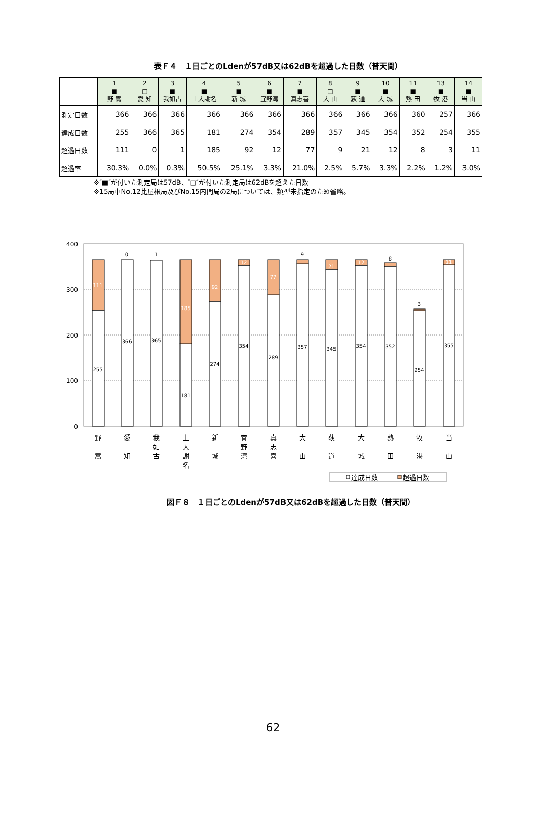表Ｆ４　１日ごとのLdenが57dB又は62dBを超過した日数（普天間）
| | 1 ■ 野 嵩 | 2 □ 愛 知 | 3 ■ 我如古 | 4 ■ 上大謝名 | 5 ■ 新 城 | 6 ■ 宜野湾 | 7 ■ 真志喜 | 8 □ 大 山 | 9 ■ 荻 道 | 10 ■ 大 城 | 11 ■ 熱 田 | 13 ■ 牧 港 | 14 ■ 当 山 |
| --- | --- | --- | --- | --- | --- | --- | --- | --- | --- | --- | --- | --- | --- |
| 測定日数 | 366 | 366 | 366 | 366 | 366 | 366 | 366 | 366 | 366 | 366 | 360 | 257 | 366 |
| 達成日数 | 255 | 366 | 365 | 181 | 274 | 354 | 289 | 357 | 345 | 354 | 352 | 254 | 355 |
| 超過日数 | 111 | 0 | 1 | 185 | 92 | 12 | 77 | 9 | 21 | 12 | 8 | 3 | 11 |
| 超過率 | 30.3% | 0.0% | 0.3% | 50.5% | 25.1% | 3.3% | 21.0% | 2.5% | 5.7% | 3.3% | 2.2% | 1.2% | 3.0% |
※″■″が付いた測定局は57dB、″□″が付いた測定局は62dBを超えた日数
※15局中No.12比屋根局及びNo.15内間局の2局については、類型未指定のため省略。
400
300
200
100
0
255
111
366
0
365
1
181
185
274
92
354
12
289
77
357
9
345
21
354
12
352
8
254
3
355
11
野
嵩
愛
知
我
如
古
上
大
謝
名
新
城
宜
野
湾
真
志
喜
大
山
荻
道
大
城
熱
田
牧
港
当
山
達成日数
超過日数
図Ｆ８　１日ごとのLdenが57dB又は62dBを超過した日数（普天間）
62